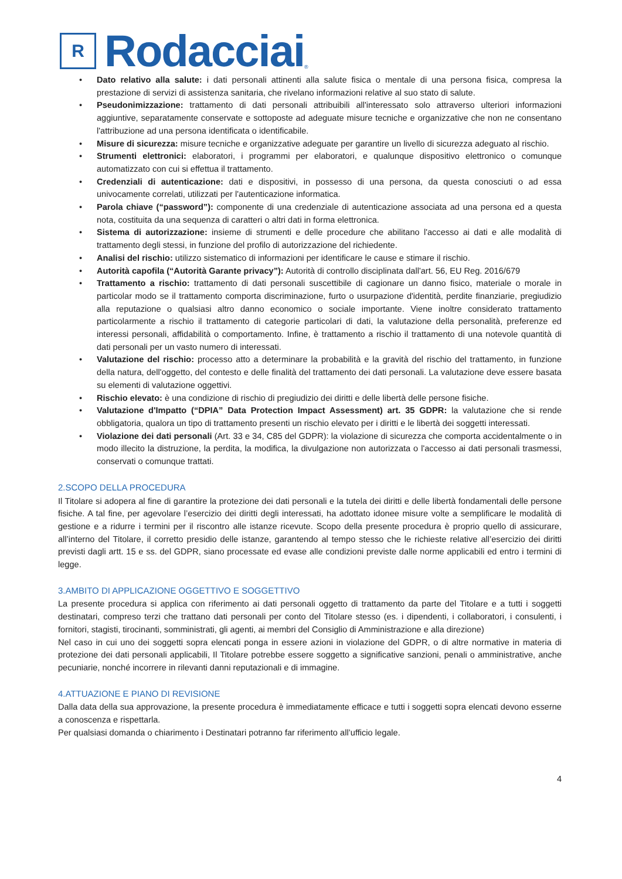R
Rodacciai
®
• Dato relativo alla salute: i dati personali attinenti alla salute fisica o mentale di una persona fisica, compresa la prestazione di servizi di assistenza sanitaria, che rivelano informazioni relative al suo stato di salute.
• Pseudonimizzazione: trattamento di dati personali attribuibili all'interessato solo attraverso ulteriori informazioni aggiuntive, separatamente conservate e sottoposte ad adeguate misure tecniche e organizzative che non ne consentano l'attribuzione ad una persona identificata o identificabile.
• Misure di sicurezza: misure tecniche e organizzative adeguate per garantire un livello di sicurezza adeguato al rischio.
• Strumenti elettronici: elaboratori, i programmi per elaboratori, e qualunque dispositivo elettronico o comunque automatizzato con cui si effettua il trattamento.
• Credenziali di autenticazione: dati e dispositivi, in possesso di una persona, da questa conosciuti o ad essa univocamente correlati, utilizzati per l'autenticazione informatica.
• Parola chiave (“password”): componente di una credenziale di autenticazione associata ad una persona ed a questa nota, costituita da una sequenza di caratteri o altri dati in forma elettronica.
• Sistema di autorizzazione: insieme di strumenti e delle procedure che abilitano l'accesso ai dati e alle modalità di trattamento degli stessi, in funzione del profilo di autorizzazione del richiedente.
• Analisi del rischio: utilizzo sistematico di informazioni per identificare le cause e stimare il rischio.
• Autorità capofila (“Autorità Garante privacy”): Autorità di controllo disciplinata dall'art. 56, EU Reg. 2016/679
• Trattamento a rischio: trattamento di dati personali suscettibile di cagionare un danno fisico, materiale o morale in particolar modo se il trattamento comporta discriminazione, furto o usurpazione d'identità, perdite finanziarie, pregiudizio alla reputazione o qualsiasi altro danno economico o sociale importante. Viene inoltre considerato trattamento particolarmente a rischio il trattamento di categorie particolari di dati, la valutazione della personalità, preferenze ed interessi personali, affidabilità o comportamento. Infine, è trattamento a rischio il trattamento di una notevole quantità di dati personali per un vasto numero di interessati.
• Valutazione del rischio: processo atto a determinare la probabilità e la gravità del rischio del trattamento, in funzione della natura, dell'oggetto, del contesto e delle finalità del trattamento dei dati personali. La valutazione deve essere basata su elementi di valutazione oggettivi.
• Rischio elevato: è una condizione di rischio di pregiudizio dei diritti e delle libertà delle persone fisiche.
• Valutazione d'Impatto (“DPIA” Data Protection Impact Assessment) art. 35 GDPR: la valutazione che si rende obbligatoria, qualora un tipo di trattamento presenti un rischio elevato per i diritti e le libertà dei soggetti interessati.
• Violazione dei dati personali (Art. 33 e 34, C85 del GDPR): la violazione di sicurezza che comporta accidentalmente o in modo illecito la distruzione, la perdita, la modifica, la divulgazione non autorizzata o l'accesso ai dati personali trasmessi, conservati o comunque trattati.
2.SCOPO DELLA PROCEDURA
Il Titolare si adopera al fine di garantire la protezione dei dati personali e la tutela dei diritti e delle libertà fondamentali delle persone fisiche. A tal fine, per agevolare l’esercizio dei diritti degli interessati, ha adottato idonee misure volte a semplificare le modalità di gestione e a ridurre i termini per il riscontro alle istanze ricevute. Scopo della presente procedura è proprio quello di assicurare, all’interno del Titolare, il corretto presidio delle istanze, garantendo al tempo stesso che le richieste relative all’esercizio dei diritti previsti dagli artt. 15 e ss. del GDPR, siano processate ed evase alle condizioni previste dalle norme applicabili ed entro i termini di legge.
3.AMBITO DI APPLICAZIONE OGGETTIVO E SOGGETTIVO
La presente procedura si applica con riferimento ai dati personali oggetto di trattamento da parte del Titolare e a tutti i soggetti destinatari, compreso terzi che trattano dati personali per conto del Titolare stesso (es. i dipendenti, i collaboratori, i consulenti, i fornitori, stagisti, tirocinanti, somministrati, gli agenti, ai membri del Consiglio di Amministrazione e alla direzione)
Nel caso in cui uno dei soggetti sopra elencati ponga in essere azioni in violazione del GDPR, o di altre normative in materia di protezione dei dati personali applicabili, Il Titolare potrebbe essere soggetto a significative sanzioni, penali o amministrative, anche pecuniarie, nonché incorrere in rilevanti danni reputazionali e di immagine.
4.ATTUAZIONE E PIANO DI REVISIONE
Dalla data della sua approvazione, la presente procedura è immediatamente efficace e tutti i soggetti sopra elencati devono esserne a conoscenza e rispettarla.
Per qualsiasi domanda o chiarimento i Destinatari potranno far riferimento all’ufficio legale.
4